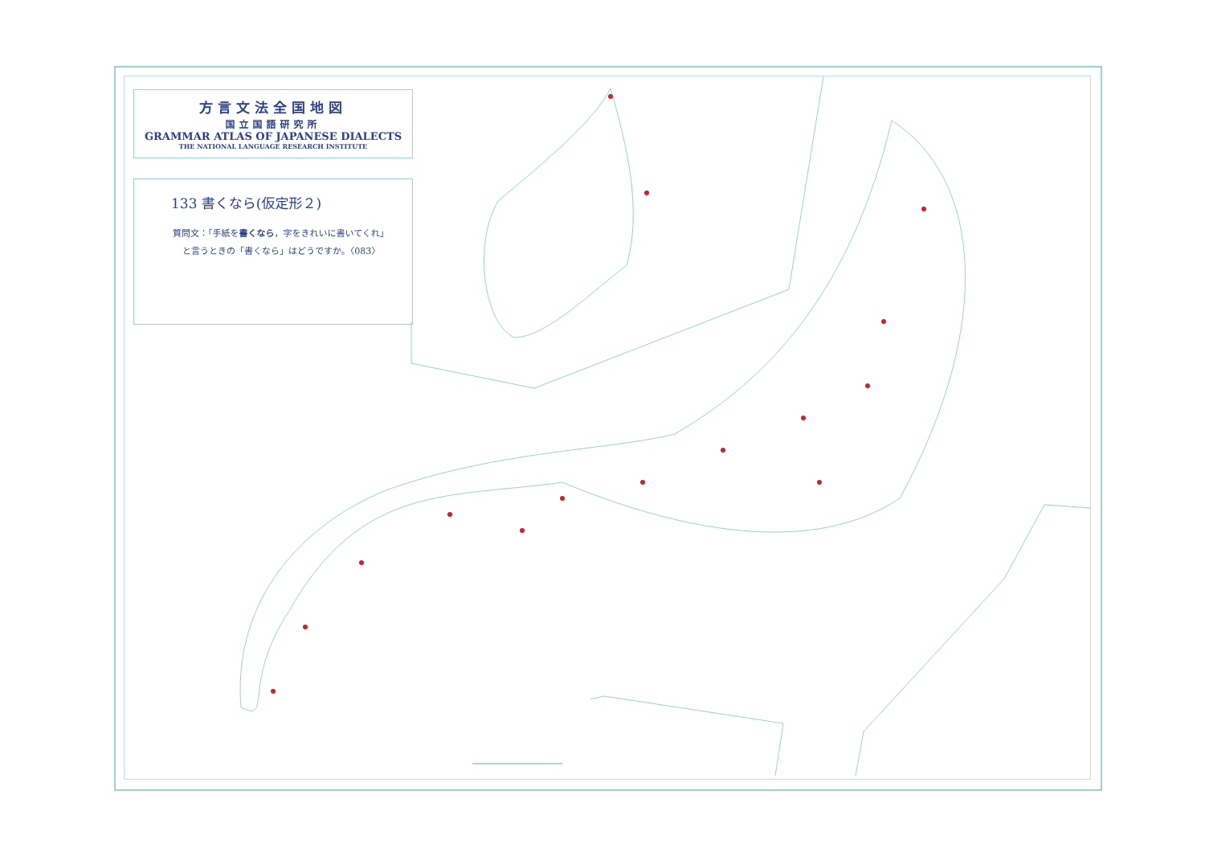方言文法全国地図
国立国語研究所
GRAMMAR ATLAS OF JAPANESE DIALECTS
THE NATIONAL LANGUAGE RESEARCH INSTITUTE
133 書くなら(仮定形２)
質問文：「手紙を書くなら，字をきれいに書いてくれ」と言うときの「書くなら」はどうですか。〈083〉